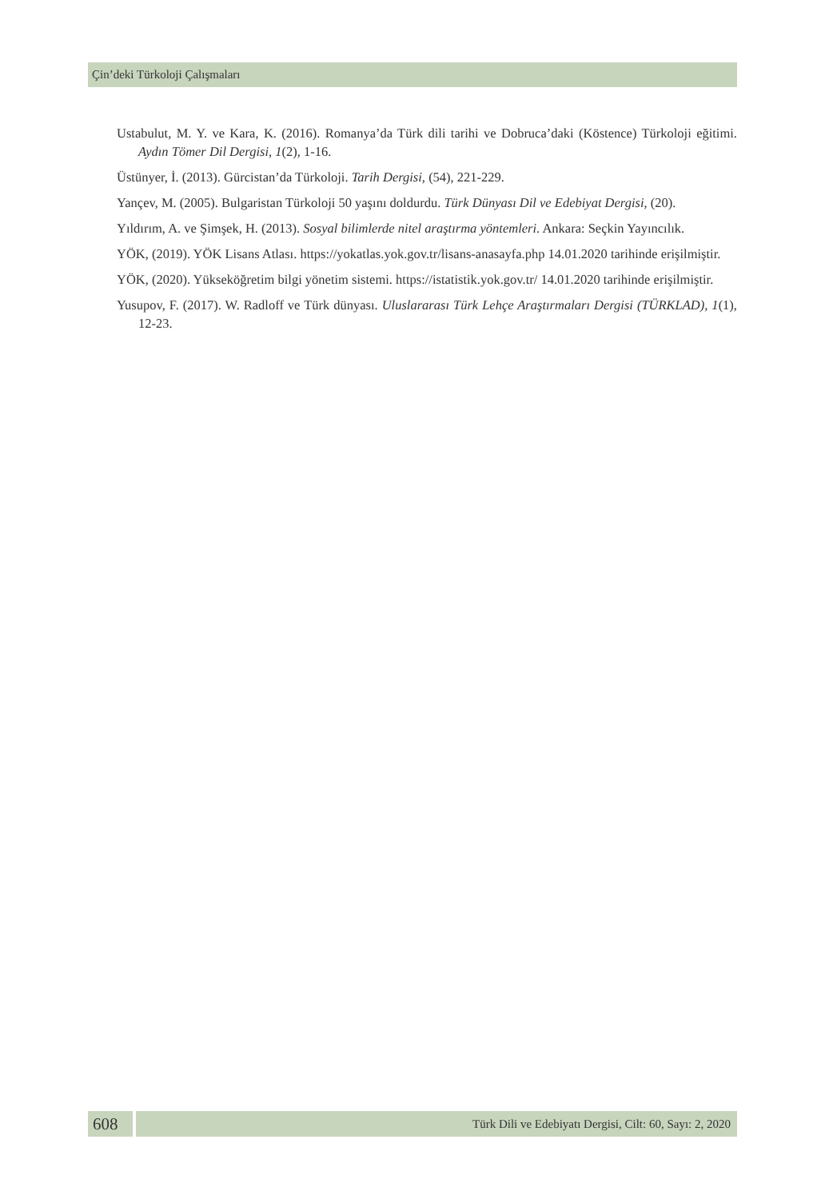Çin’deki Türkoloji Çalışmaları
Ustabulut, M. Y. ve Kara, K. (2016). Romanya’da Türk dili tarihi ve Dobruca’daki (Köstence) Türkoloji eğitimi. Aydın Tömer Dil Dergisi, 1(2), 1-16.
Üstünyer, İ. (2013). Gürcistan’da Türkoloji. Tarih Dergisi, (54), 221-229.
Yançev, M. (2005). Bulgaristan Türkoloji 50 yaşını doldurdu. Türk Dünyası Dil ve Edebiyat Dergisi, (20).
Yıldırım, A. ve Şimşek, H. (2013). Sosyal bilimlerde nitel araştırma yöntemleri. Ankara: Seçkin Yayıncılık.
YÖK, (2019). YÖK Lisans Atlası. https://yokatlas.yok.gov.tr/lisans-anasayfa.php 14.01.2020 tarihinde erişilmiştir.
YÖK, (2020). Yükseköğretim bilgi yönetim sistemi. https://istatistik.yok.gov.tr/ 14.01.2020 tarihinde erişilmiştir.
Yusupov, F. (2017). W. Radloff ve Türk dünyası. Uluslararası Türk Lehçe Araştırmaları Dergisi (TÜRKLAD), 1(1), 12-23.
608
Türk Dili ve Edebiyatı Dergisi, Cilt: 60, Sayı: 2, 2020